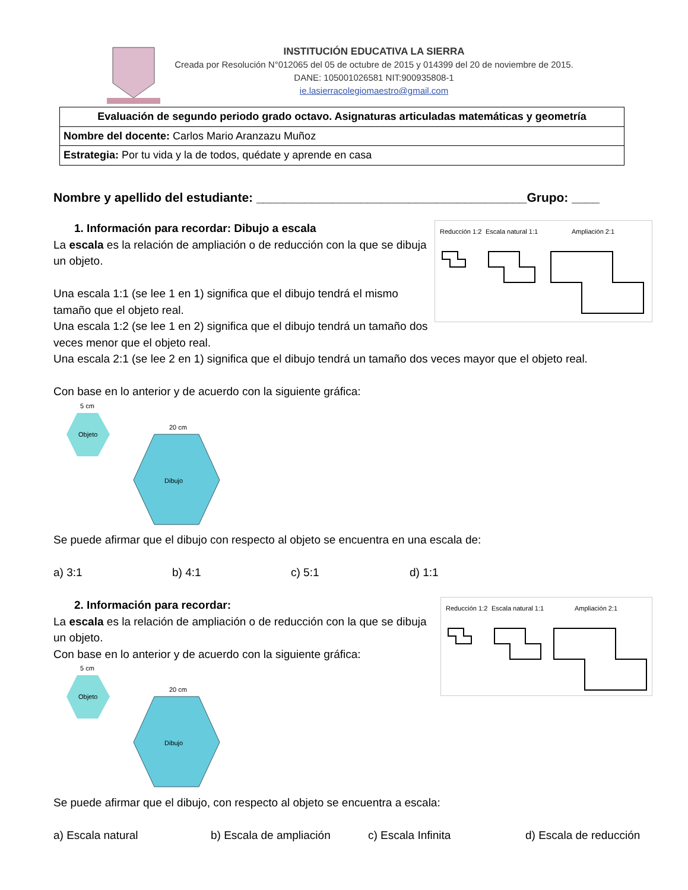INSTITUCIÓN EDUCATIVA LA SIERRA
Creada por Resolución N°012065 del 05 de octubre de 2015 y 014399 del 20 de noviembre de 2015.
DANE: 105001026581 NIT:900935808-1
ie.lasierracolegiomaestro@gmail.com
| Evaluación de segundo periodo grado octavo. Asignaturas articuladas matemáticas y geometría |
| Nombre del docente: Carlos Mario Aranzazu Muñoz |
| Estrategia: Por tu vida y la de todos, quédate y aprende en casa |
Nombre y apellido del estudiante: _______________________________________Grupo: ____
1. Información para recordar: Dibujo a escala
La escala es la relación de ampliación o de reducción con la que se dibuja un objeto.
Una escala 1:1 (se lee 1 en 1) significa que el dibujo tendrá el mismo tamaño que el objeto real.
Una escala 1:2 (se lee 1 en 2) significa que el dibujo tendrá un tamaño dos veces menor que el objeto real.
Reducción 1:2
Escala natural 1:1
Ampliación 2:1
Una escala 2:1 (se lee 2 en 1) significa que el dibujo tendrá un tamaño dos veces mayor que el objeto real.
Con base en lo anterior y de acuerdo con la siguiente gráfica:
5 cm
20 cm
Objeto
Dibujo
Se puede afirmar que el dibujo con respecto al objeto se encuentra en una escala de:
a) 3:1 b) 4:1 c) 5:1 d) 1:1
2. Información para recordar:
La escala es la relación de ampliación o de reducción con la que se dibuja un objeto.
Con base en lo anterior y de acuerdo con la siguiente gráfica:
5 cm
20 cm
Objeto
Dibujo
Reducción 1:2
Escala natural 1:1
Ampliación 2:1
Se puede afirmar que el dibujo, con respecto al objeto se encuentra a escala:
a) Escala natural b) Escala de ampliación c) Escala Infinita d) Escala de reducción